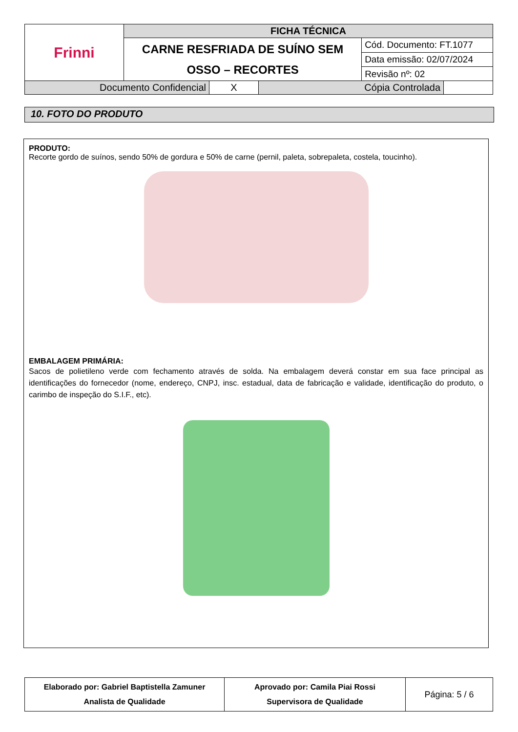| Frinni | FICHA TÉCNICA | |
| | CARNE RESFRIADA DE SUÍNO SEM OSSO – RECORTES | Cód. Documento: FT.1077 |
| | | Data emissão: 02/07/2024 |
| | | Revisão nº: 02 |
| Documento Confidencial | X | Cópia Controlada | |
10. FOTO DO PRODUTO
PRODUTO:
Recorte gordo de suínos, sendo 50% de gordura e 50% de carne (pernil, paleta, sobrepaleta, costela, toucinho).
EMBALAGEM PRIMÁRIA:
Sacos de polietileno verde com fechamento através de solda. Na embalagem deverá constar em sua face principal as identificações do fornecedor (nome, endereço, CNPJ, insc. estadual, data de fabricação e validade, identificação do produto, o carimbo de inspeção do S.I.F., etc).
| Elaborado por: Gabriel Baptistella Zamuner Analista de Qualidade | Aprovado por: Camila Piai Rossi Supervisora de Qualidade | Página: 5 / 6 |